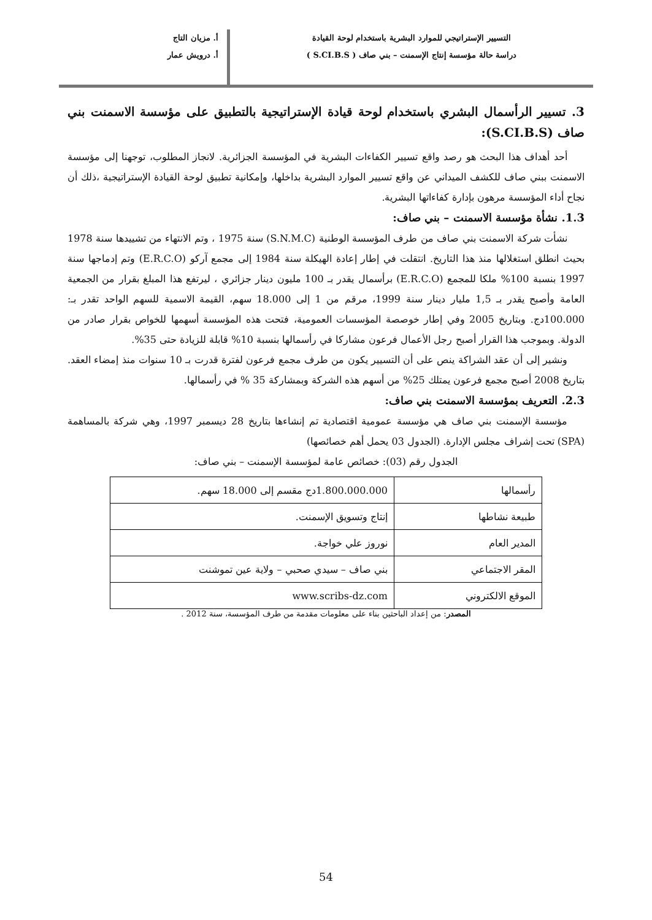التسيير الإستراتيجي للموارد البشرية باستخدام لوحة القيادة
دراسة حالة مؤسسة إنتاج الإسمنت – بني صاف ( S.CI.B.S )
أ. مزيان التاج
أ. درويش عمار
3. تسيير الرأسمال البشري باستخدام لوحة قيادة الإستراتيجية بالتطبيق على مؤسسة الاسمنت بني صاف (S.CI.B.S):
أحد أهداف هذا البحث هو رصد واقع تسيير الكفاءات البشرية في المؤسسة الجزائرية. لانجاز المطلوب، توجهنا إلى مؤسسة الاسمنت ببني صاف للكشف الميداني عن واقع تسيير الموارد البشرية بداخلها، وإمكانية تطبيق لوحة القيادة الإستراتيجية ،ذلك أن نجاح أداء المؤسسة مرهون بإدارة كفاءاتها البشرية.
1.3. نشأة مؤسسة الاسمنت – بني صاف:
نشأت شركة الاسمنت بني صاف من طرف المؤسسة الوطنية (S.N.M.C) سنة 1975 ، وتم الانتهاء من تشييدها سنة 1978 بحيث انطلق استغلالها منذ هذا التاريخ. انتقلت في إطار إعادة الهيكلة سنة 1984 إلى مجمع آركو (E.R.C.O) وتم إدماجها سنة 1997 بنسبة 100% ملكا للمجمع (E.R.C.O) برأسمال يقدر بـ 100 مليون دينار جزائري ، ليرتفع هذا المبلغ بقرار من الجمعية العامة وأصبح يقدر بـ 1,5 مليار دينار سنة 1999، مرقم من 1 إلى 18.000 سهم، القيمة الاسمية للسهم الواحد تقدر بـ: 100.000دج. وبتاريخ 2005 وفي إطار خوصصة المؤسسات العمومية، فتحت هذه المؤسسة أسهمها للخواص بقرار صادر من الدولة. وبموجب هذا القرار أصبح رجل الأعمال فرعون مشاركا في رأسمالها بنسبة 10% قابلة للزيادة حتى 35%.
ونشير إلى أن عقد الشراكة ينص على أن التسيير يكون من طرف مجمع فرعون لفترة قدرت بـ 10 سنوات منذ إمضاء العقد. بتاريخ 2008 أصبح مجمع فرعون يمتلك 25% من أسهم هذه الشركة وبمشاركة 35 % في رأسمالها.
2.3. التعريف بمؤسسة الاسمنت بني صاف:
مؤسسة الإسمنت بني صاف هي مؤسسة عمومية اقتصادية تم إنشاءها بتاريخ 28 ديسمبر 1997، وهي شركة بالمساهمة (SPA) تحت إشراف مجلس الإدارة. (الجدول 03 يحمل أهم خصائصها)
الجدول رقم (03): خصائص عامة لمؤسسة الإسمنت – بني صاف:
| رأسمالها | 1.800.000.000دج مقسم إلى 18.000 سهم. |
| طبيعة نشاطها | إنتاج وتسويق الإسمنت. |
| المدير العام | نوروز علي خواجة. |
| المقر الاجتماعي | بني صاف – سيدي صحبي – ولاية عين تموشنت |
| الموقع الالكتروني | www.scribs-dz.com |
المصدر: من إعداد الباحثين بناء على معلومات مقدمة من طرف المؤسسة، سنة 2012 .
54